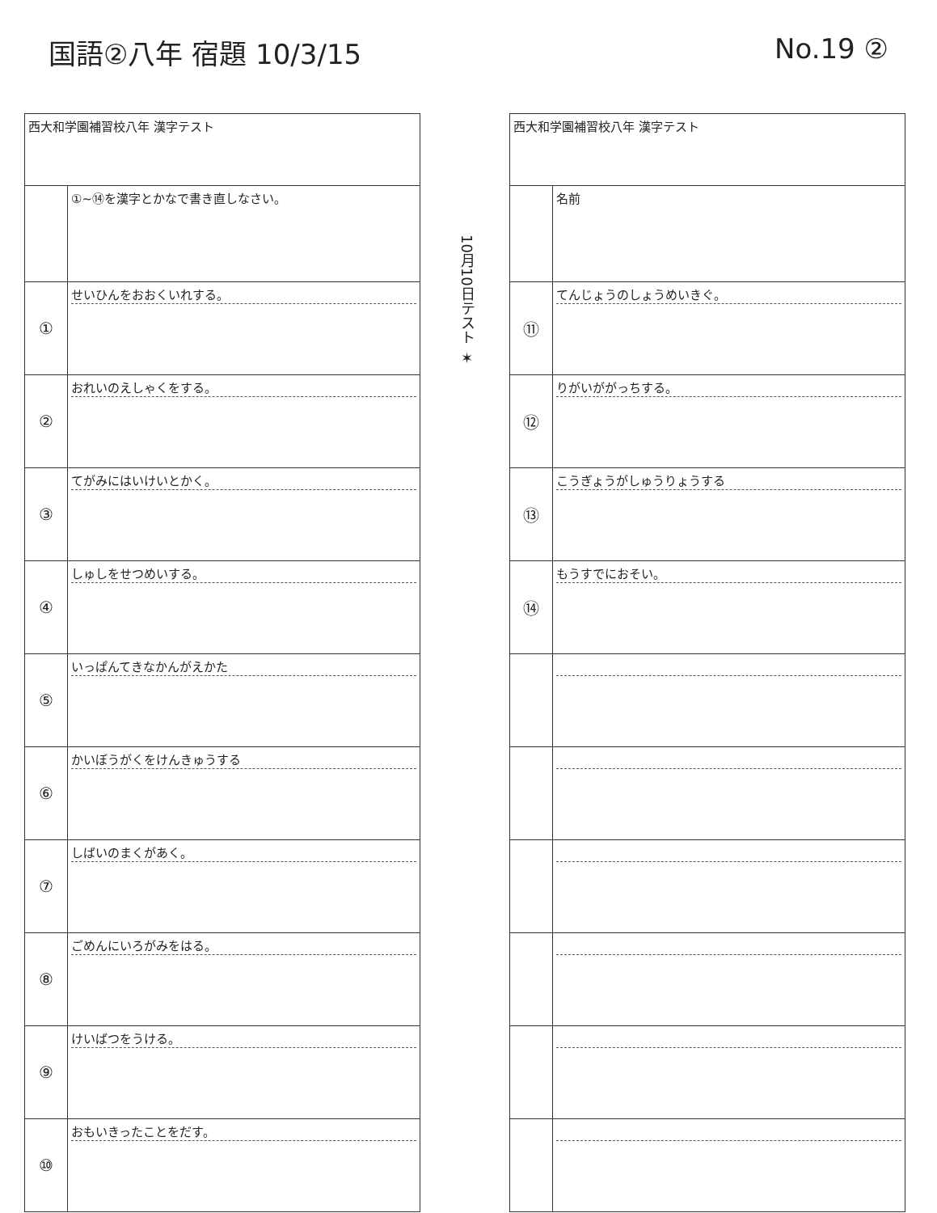国語②八年 宿題 10/3/15 No.19 ②
| 西大和学園補習校八年 漢字テスト | |
| | ①~⑭を漢字とかなで書き直しなさい。 |
| ① | せいひんをおおくいれする。 |
| ② | おれいのえしゃくをする。 |
| ③ | てがみにはいけいとかく。 |
| ④ | しゅしをせつめいする。 |
| ⑤ | いっぱんてきなかんがえかた |
| ⑥ | かいぼうがくをけんきゅうする |
| ⑦ | しばいのまくがあく。 |
| ⑧ | ごめんにいろがみをはる。 |
| ⑨ | けいばつをうける。 |
| ⑩ | おもいきったことをだす。 |
10月10日テスト ✶
| 西大和学園補習校八年 漢字テスト | |
| | 名前 |
| ⑪ | てんじょうのしょうめいきぐ。 |
| ⑫ | りがいががっちする。 |
| ⑬ | こうぎょうがしゅうりょうする |
| ⑭ | もうすでにおそい。 |